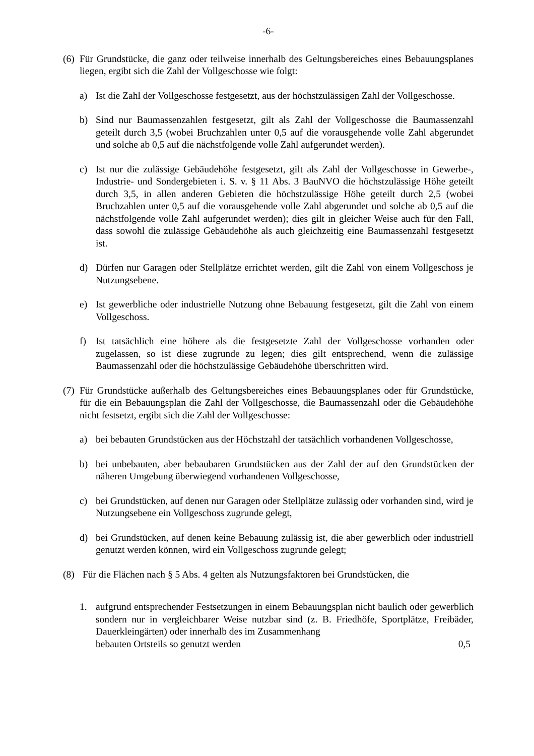-6-
(6) Für Grundstücke, die ganz oder teilweise innerhalb des Geltungsbereiches eines Bebauungsplanes liegen, ergibt sich die Zahl der Vollgeschosse wie folgt:
a) Ist die Zahl der Vollgeschosse festgesetzt, aus der höchstzulässigen Zahl der Vollgeschosse.
b) Sind nur Baumassenzahlen festgesetzt, gilt als Zahl der Vollgeschosse die Baumassenzahl geteilt durch 3,5 (wobei Bruchzahlen unter 0,5 auf die vorausgehende volle Zahl abgerundet und solche ab 0,5 auf die nächstfolgende volle Zahl aufgerundet werden).
c) Ist nur die zulässige Gebäudehöhe festgesetzt, gilt als Zahl der Vollgeschosse in Gewerbe-, Industrie- und Sondergebieten i. S. v. § 11 Abs. 3 BauNVO die höchstzulässige Höhe geteilt durch 3,5, in allen anderen Gebieten die höchstzulässige Höhe geteilt durch 2,5 (wobei Bruchzahlen unter 0,5 auf die vorausgehende volle Zahl abgerundet und solche ab 0,5 auf die nächstfolgende volle Zahl aufgerundet werden); dies gilt in gleicher Weise auch für den Fall, dass sowohl die zulässige Gebäudehöhe als auch gleichzeitig eine Baumassenzahl festgesetzt ist.
d) Dürfen nur Garagen oder Stellplätze errichtet werden, gilt die Zahl von einem Vollgeschoss je Nutzungsebene.
e) Ist gewerbliche oder industrielle Nutzung ohne Bebauung festgesetzt, gilt die Zahl von einem Vollgeschoss.
f) Ist tatsächlich eine höhere als die festgesetzte Zahl der Vollgeschosse vorhanden oder zugelassen, so ist diese zugrunde zu legen; dies gilt entsprechend, wenn die zulässige Baumassenzahl oder die höchstzulässige Gebäudehöhe überschritten wird.
(7) Für Grundstücke außerhalb des Geltungsbereiches eines Bebauungsplanes oder für Grundstücke, für die ein Bebauungsplan die Zahl der Vollgeschosse, die Baumassenzahl oder die Gebäudehöhe nicht festsetzt, ergibt sich die Zahl der Vollgeschosse:
a) bei bebauten Grundstücken aus der Höchstzahl der tatsächlich vorhandenen Vollgeschosse,
b) bei unbebauten, aber bebaubaren Grundstücken aus der Zahl der auf den Grundstücken der näheren Umgebung überwiegend vorhandenen Vollgeschosse,
c) bei Grundstücken, auf denen nur Garagen oder Stellplätze zulässig oder vorhanden sind, wird je Nutzungsebene ein Vollgeschoss zugrunde gelegt,
d) bei Grundstücken, auf denen keine Bebauung zulässig ist, die aber gewerblich oder industriell genutzt werden können, wird ein Vollgeschoss zugrunde gelegt;
(8) Für die Flächen nach § 5 Abs. 4 gelten als Nutzungsfaktoren bei Grundstücken, die
1. aufgrund entsprechender Festsetzungen in einem Bebauungsplan nicht baulich oder gewerblich sondern nur in vergleichbarer Weise nutzbar sind (z. B. Friedhöfe, Sportplätze, Freibäder, Dauerkleingärten) oder innerhalb des im Zusammenhang
bebauten Ortsteils so genutzt werden 0,5